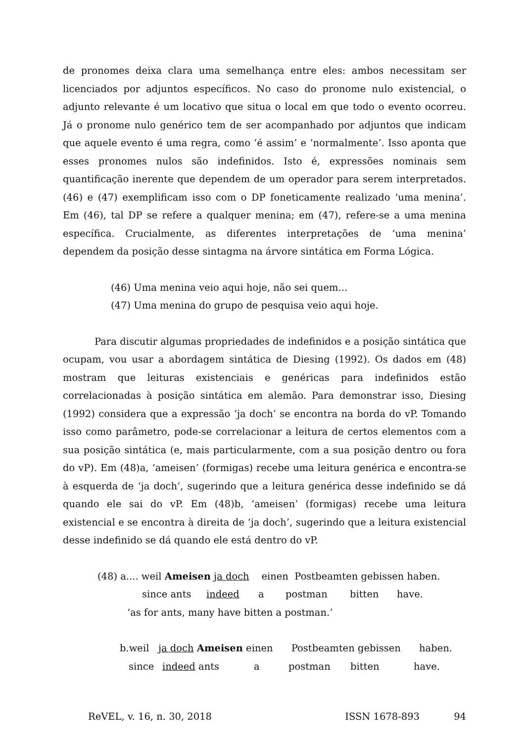de pronomes deixa clara uma semelhança entre eles: ambos necessitam ser licenciados por adjuntos específicos. No caso do pronome nulo existencial, o adjunto relevante é um locativo que situa o local em que todo o evento ocorreu. Já o pronome nulo genérico tem de ser acompanhado por adjuntos que indicam que aquele evento é uma regra, como ‘é assim’ e ‘normalmente’. Isso aponta que esses pronomes nulos são indefinidos. Isto é, expressões nominais sem quantificação inerente que dependem de um operador para serem interpretados. (46) e (47) exemplificam isso com o DP foneticamente realizado ‘uma menina’. Em (46), tal DP se refere a qualquer menina; em (47), refere-se a uma menina específica. Crucialmente, as diferentes interpretações de ‘uma menina’ dependem da posição desse sintagma na árvore sintática em Forma Lógica.
(46) Uma menina veio aqui hoje, não sei quem...
(47) Uma menina do grupo de pesquisa veio aqui hoje.
Para discutir algumas propriedades de indefinidos e a posição sintática que ocupam, vou usar a abordagem sintática de Diesing (1992). Os dados em (48) mostram que leituras existenciais e genéricas para indefinidos estão correlacionadas à posição sintática em alemão. Para demonstrar isso, Diesing (1992) considera que a expressão ‘ja doch’ se encontra na borda do vP. Tomando isso como parâmetro, pode-se correlacionar a leitura de certos elementos com a sua posição sintática (e, mais particularmente, com a sua posição dentro ou fora do vP). Em (48)a, ‘ameisen’ (formigas) recebe uma leitura genérica e encontra-se à esquerda de ‘ja doch’, sugerindo que a leitura genérica desse indefinido se dá quando ele sai do vP. Em (48)b, ‘ameisen’ (formigas) recebe uma leitura existencial e se encontra à direita de ‘ja doch’, sugerindo que a leitura existencial desse indefinido se dá quando ele está dentro do vP.
(48) a.... weil Ameisen ja doch einen Postbeamten gebissen haben.
since ants indeed a postman bitten have.
‘as for ants, many have bitten a postman.’
b.weil ja doch Ameisen einen Postbeamten gebissen haben.
since indeed ants a postman bitten have.
ReVEL, v. 16, n. 30, 2018 ISSN 1678-893 94